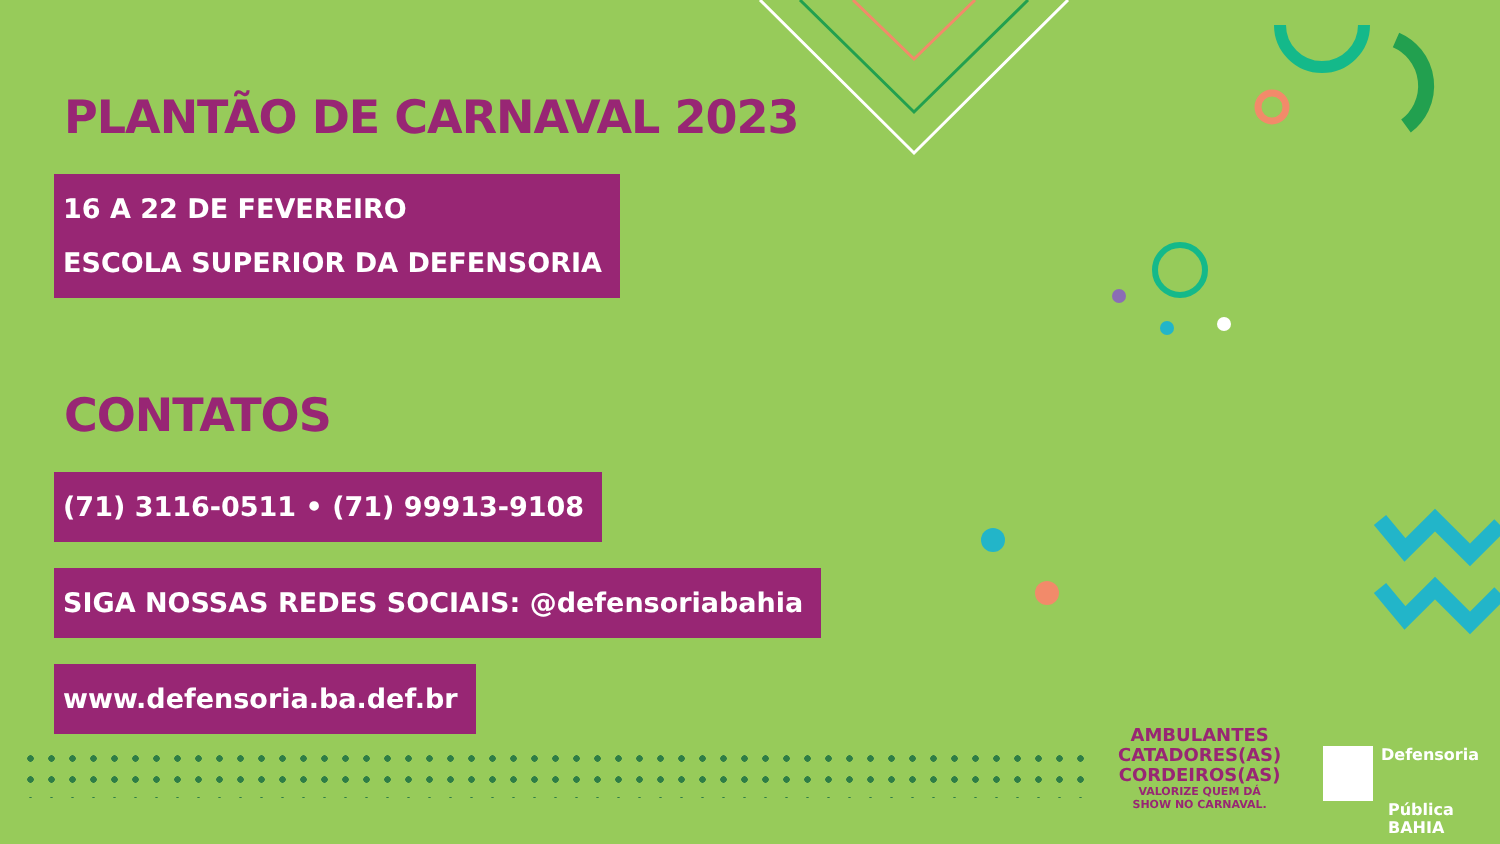PLANTÃO DE CARNAVAL 2023
16 A 22 DE FEVEREIRO
ESCOLA SUPERIOR DA DEFENSORIA
CONTATOS
(71) 3116-0511 • (71) 99913-9108
SIGA NOSSAS REDES SOCIAIS: @defensoriabahia
www.defensoria.ba.def.br
AMBULANTES
CATADORES(AS)
CORDEIROS(AS)
VALORIZE QUEM DÁ
SHOW NO CARNAVAL.
Defensoria
Pública
BAHIA